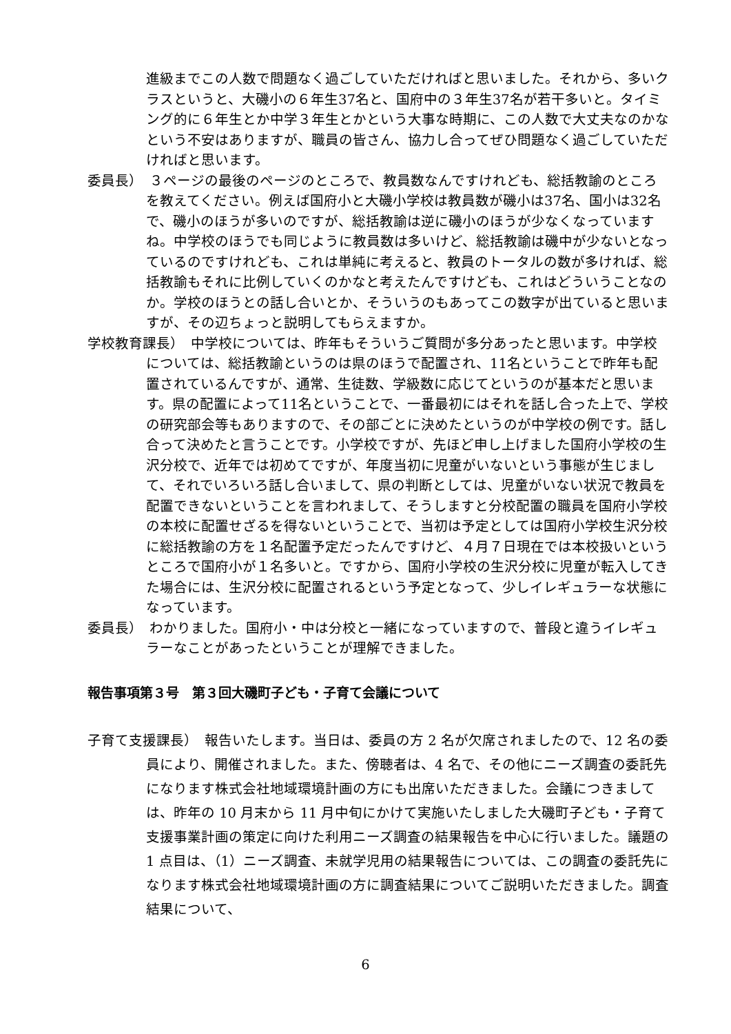進級までこの人数で問題なく過ごしていただければと思いました。それから、多いクラスというと、大磯小の６年生37名と、国府中の３年生37名が若干多いと。タイミング的に６年生とか中学３年生とかという大事な時期に、この人数で大丈夫なのかなという不安はありますが、職員の皆さん、協力し合ってぜひ問題なく過ごしていただければと思います。
委員長）　３ページの最後のページのところで、教員数なんですけれども、総括教諭のところを教えてください。例えば国府小と大磯小学校は教員数が磯小は37名、国小は32名で、磯小のほうが多いのですが、総括教諭は逆に磯小のほうが少なくなっていますね。中学校のほうでも同じように教員数は多いけど、総括教諭は磯中が少ないとなっているのですけれども、これは単純に考えると、教員のトータルの数が多ければ、総括教諭もそれに比例していくのかなと考えたんですけども、これはどういうことなのか。学校のほうとの話し合いとか、そういうのもあってこの数字が出ていると思いますが、その辺ちょっと説明してもらえますか。
学校教育課長）　中学校については、昨年もそういうご質問が多分あったと思います。中学校については、総括教諭というのは県のほうで配置され、11名ということで昨年も配置されているんですが、通常、生徒数、学級数に応じてというのが基本だと思います。県の配置によって11名ということで、一番最初にはそれを話し合った上で、学校の研究部会等もありますので、その部ごとに決めたというのが中学校の例です。話し合って決めたと言うことです。小学校ですが、先ほど申し上げました国府小学校の生沢分校で、近年では初めてですが、年度当初に児童がいないという事態が生じまして、それでいろいろ話し合いまして、県の判断としては、児童がいない状況で教員を配置できないということを言われまして、そうしますと分校配置の職員を国府小学校の本校に配置せざるを得ないということで、当初は予定としては国府小学校生沢分校に総括教諭の方を１名配置予定だったんですけど、４月７日現在では本校扱いというところで国府小が１名多いと。ですから、国府小学校の生沢分校に児童が転入してきた場合には、生沢分校に配置されるという予定となって、少しイレギュラーな状態になっています。
委員長）　わかりました。国府小・中は分校と一緒になっていますので、普段と違うイレギュラーなことがあったということが理解できました。
報告事項第３号　第３回大磯町子ども・子育て会議について
子育て支援課長）　報告いたします。当日は、委員の方 2 名が欠席されましたので、12 名の委員により、開催されました。また、傍聴者は、4 名で、その他にニーズ調査の委託先になります株式会社地域環境計画の方にも出席いただきました。会議につきましては、昨年の 10 月末から 11 月中旬にかけて実施いたしました大磯町子ども・子育て支援事業計画の策定に向けた利用ニーズ調査の結果報告を中心に行いました。議題の 1 点目は、（1）ニーズ調査、未就学児用の結果報告については、この調査の委託先になります株式会社地域環境計画の方に調査結果についてご説明いただきました。調査結果について、
6